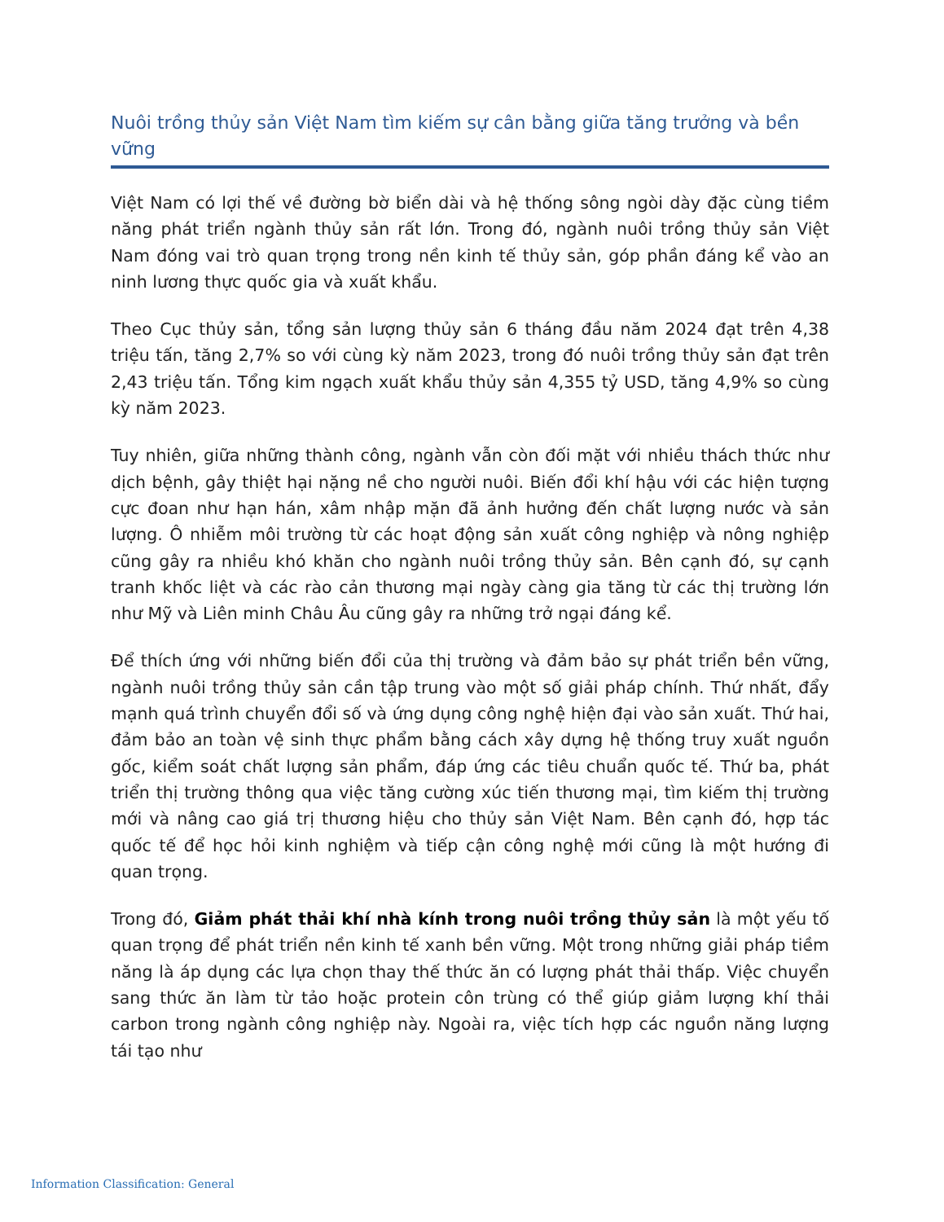Nuôi trồng thủy sản Việt Nam tìm kiếm sự cân bằng giữa tăng trưởng và bền vững
Việt Nam có lợi thế về đường bờ biển dài và hệ thống sông ngòi dày đặc cùng tiềm năng phát triển ngành thủy sản rất lớn. Trong đó, ngành nuôi trồng thủy sản Việt Nam đóng vai trò quan trọng trong nền kinh tế thủy sản, góp phần đáng kể vào an ninh lương thực quốc gia và xuất khẩu.
Theo Cục thủy sản, tổng sản lượng thủy sản 6 tháng đầu năm 2024 đạt trên 4,38 triệu tấn, tăng 2,7% so với cùng kỳ năm 2023, trong đó nuôi trồng thủy sản đạt trên 2,43 triệu tấn. Tổng kim ngạch xuất khẩu thủy sản 4,355 tỷ USD, tăng 4,9% so cùng kỳ năm 2023.
Tuy nhiên, giữa những thành công, ngành vẫn còn đối mặt với nhiều thách thức như dịch bệnh, gây thiệt hại nặng nề cho người nuôi. Biến đổi khí hậu với các hiện tượng cực đoan như hạn hán, xâm nhập mặn đã ảnh hưởng đến chất lượng nước và sản lượng. Ô nhiễm môi trường từ các hoạt động sản xuất công nghiệp và nông nghiệp cũng gây ra nhiều khó khăn cho ngành nuôi trồng thủy sản. Bên cạnh đó, sự cạnh tranh khốc liệt và các rào cản thương mại ngày càng gia tăng từ các thị trường lớn như Mỹ và Liên minh Châu Âu cũng gây ra những trở ngại đáng kể.
Để thích ứng với những biến đổi của thị trường và đảm bảo sự phát triển bền vững, ngành nuôi trồng thủy sản cần tập trung vào một số giải pháp chính. Thứ nhất, đẩy mạnh quá trình chuyển đổi số và ứng dụng công nghệ hiện đại vào sản xuất. Thứ hai, đảm bảo an toàn vệ sinh thực phẩm bằng cách xây dựng hệ thống truy xuất nguồn gốc, kiểm soát chất lượng sản phẩm, đáp ứng các tiêu chuẩn quốc tế. Thứ ba, phát triển thị trường thông qua việc tăng cường xúc tiến thương mại, tìm kiếm thị trường mới và nâng cao giá trị thương hiệu cho thủy sản Việt Nam. Bên cạnh đó, hợp tác quốc tế để học hỏi kinh nghiệm và tiếp cận công nghệ mới cũng là một hướng đi quan trọng.
Trong đó, Giảm phát thải khí nhà kính trong nuôi trồng thủy sản là một yếu tố quan trọng để phát triển nền kinh tế xanh bền vững. Một trong những giải pháp tiềm năng là áp dụng các lựa chọn thay thế thức ăn có lượng phát thải thấp. Việc chuyển sang thức ăn làm từ tảo hoặc protein côn trùng có thể giúp giảm lượng khí thải carbon trong ngành công nghiệp này. Ngoài ra, việc tích hợp các nguồn năng lượng tái tạo như
Information Classification: General